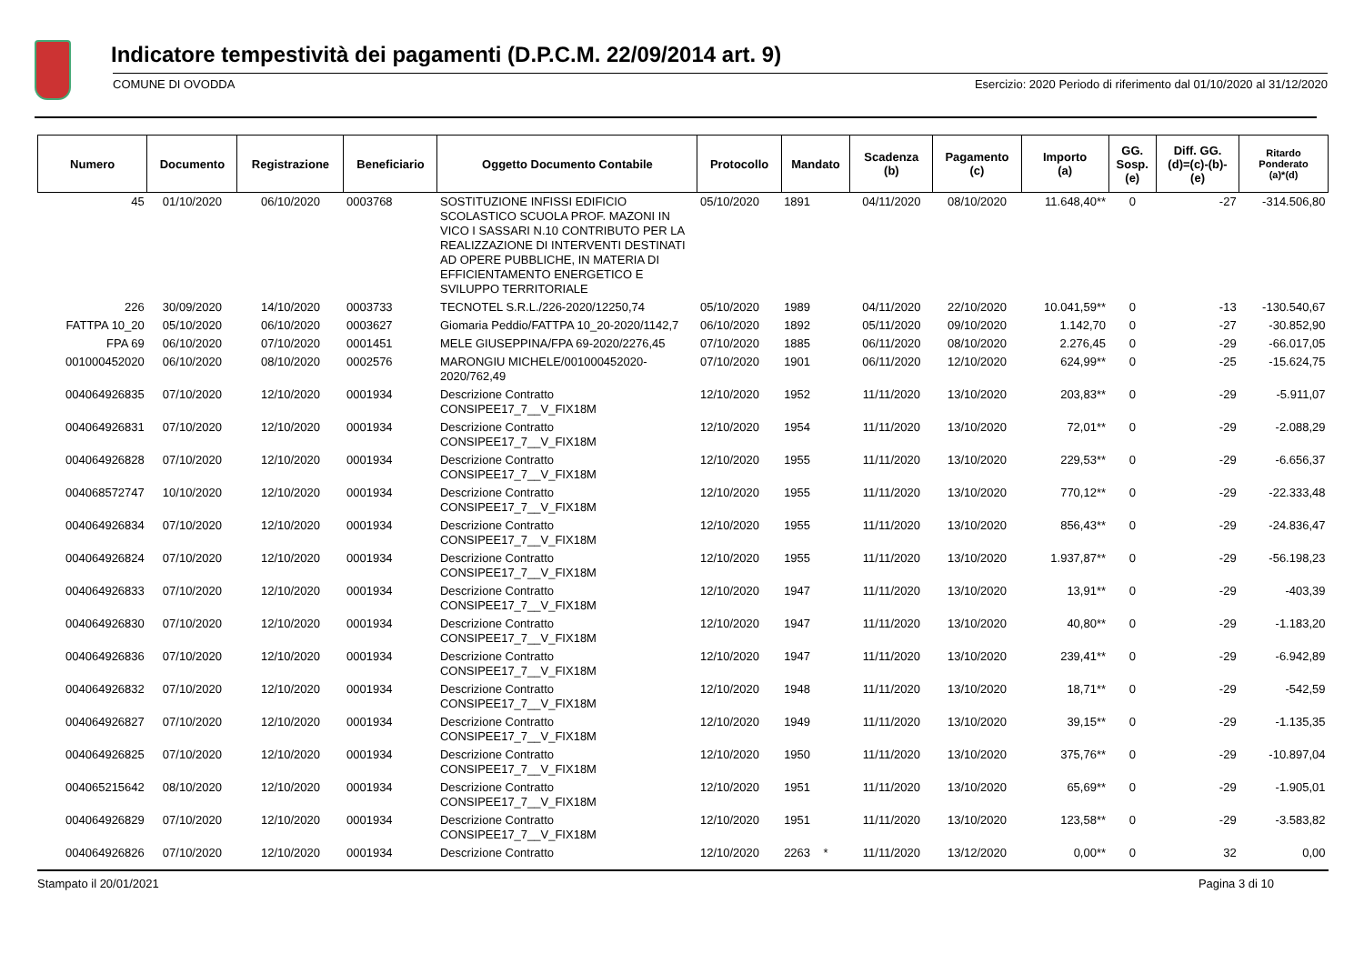Indicatore tempestività dei pagamenti (D.P.C.M. 22/09/2014 art. 9)
COMUNE DI OVODDA Esercizio: 2020 Periodo di riferimento dal 01/10/2020 al 31/12/2020
| Numero | Documento | Registrazione | Beneficiario | Oggetto Documento Contabile | Protocollo | Mandato | Scadenza (b) | Pagamento (c) | Importo (a) | GG. Sosp. (e) | Diff. GG. (d)=(c)-(b)- (e) | Ritardo Ponderato (a)*(d) |
| --- | --- | --- | --- | --- | --- | --- | --- | --- | --- | --- | --- | --- |
| 45 | 01/10/2020 | 06/10/2020 | 0003768 | SOSTITUZIONE INFISSI EDIFICIO SCOLASTICO SCUOLA PROF. MAZONI IN VICO I SASSARI N.10 CONTRIBUTO PER LA REALIZZAZIONE DI INTERVENTI DESTINATI AD OPERE PUBBLICHE, IN MATERIA DI EFFICIENTAMENTO ENERGETICO E SVILUPPO TERRITORIALE | 05/10/2020 | 1891 | 04/11/2020 | 08/10/2020 | 11.648,40** | 0 | -27 | -314.506,80 |
| 226 | 30/09/2020 | 14/10/2020 | 0003733 | TECNOTEL S.R.L./226-2020/12250,74 | 05/10/2020 | 1989 | 04/11/2020 | 22/10/2020 | 10.041,59** | 0 | -13 | -130.540,67 |
| FATTPA 10_20 | 05/10/2020 | 06/10/2020 | 0003627 | Giomaria Peddio/FATTPA 10_20-2020/1142,7 | 06/10/2020 | 1892 | 05/11/2020 | 09/10/2020 | 1.142,70 | 0 | -27 | -30.852,90 |
| FPA 69 | 06/10/2020 | 07/10/2020 | 0001451 | MELE GIUSEPPINA/FPA 69-2020/2276,45 | 07/10/2020 | 1885 | 06/11/2020 | 08/10/2020 | 2.276,45 | 0 | -29 | -66.017,05 |
| 001000452020 | 06/10/2020 | 08/10/2020 | 0002576 | MARONGIU MICHELE/001000452020-2020/762,49 | 07/10/2020 | 1901 | 06/11/2020 | 12/10/2020 | 624,99** | 0 | -25 | -15.624,75 |
| 004064926835 | 07/10/2020 | 12/10/2020 | 0001934 | Descrizione Contratto CONSIPEE17_7__V_FIX18M | 12/10/2020 | 1952 | 11/11/2020 | 13/10/2020 | 203,83** | 0 | -29 | -5.911,07 |
| 004064926831 | 07/10/2020 | 12/10/2020 | 0001934 | Descrizione Contratto CONSIPEE17_7__V_FIX18M | 12/10/2020 | 1954 | 11/11/2020 | 13/10/2020 | 72,01** | 0 | -29 | -2.088,29 |
| 004064926828 | 07/10/2020 | 12/10/2020 | 0001934 | Descrizione Contratto CONSIPEE17_7__V_FIX18M | 12/10/2020 | 1955 | 11/11/2020 | 13/10/2020 | 229,53** | 0 | -29 | -6.656,37 |
| 004068572747 | 10/10/2020 | 12/10/2020 | 0001934 | Descrizione Contratto CONSIPEE17_7__V_FIX18M | 12/10/2020 | 1955 | 11/11/2020 | 13/10/2020 | 770,12** | 0 | -29 | -22.333,48 |
| 004064926834 | 07/10/2020 | 12/10/2020 | 0001934 | Descrizione Contratto CONSIPEE17_7__V_FIX18M | 12/10/2020 | 1955 | 11/11/2020 | 13/10/2020 | 856,43** | 0 | -29 | -24.836,47 |
| 004064926824 | 07/10/2020 | 12/10/2020 | 0001934 | Descrizione Contratto CONSIPEE17_7__V_FIX18M | 12/10/2020 | 1955 | 11/11/2020 | 13/10/2020 | 1.937,87** | 0 | -29 | -56.198,23 |
| 004064926833 | 07/10/2020 | 12/10/2020 | 0001934 | Descrizione Contratto CONSIPEE17_7__V_FIX18M | 12/10/2020 | 1947 | 11/11/2020 | 13/10/2020 | 13,91** | 0 | -29 | -403,39 |
| 004064926830 | 07/10/2020 | 12/10/2020 | 0001934 | Descrizione Contratto CONSIPEE17_7__V_FIX18M | 12/10/2020 | 1947 | 11/11/2020 | 13/10/2020 | 40,80** | 0 | -29 | -1.183,20 |
| 004064926836 | 07/10/2020 | 12/10/2020 | 0001934 | Descrizione Contratto CONSIPEE17_7__V_FIX18M | 12/10/2020 | 1947 | 11/11/2020 | 13/10/2020 | 239,41** | 0 | -29 | -6.942,89 |
| 004064926832 | 07/10/2020 | 12/10/2020 | 0001934 | Descrizione Contratto CONSIPEE17_7__V_FIX18M | 12/10/2020 | 1948 | 11/11/2020 | 13/10/2020 | 18,71** | 0 | -29 | -542,59 |
| 004064926827 | 07/10/2020 | 12/10/2020 | 0001934 | Descrizione Contratto CONSIPEE17_7__V_FIX18M | 12/10/2020 | 1949 | 11/11/2020 | 13/10/2020 | 39,15** | 0 | -29 | -1.135,35 |
| 004064926825 | 07/10/2020 | 12/10/2020 | 0001934 | Descrizione Contratto CONSIPEE17_7__V_FIX18M | 12/10/2020 | 1950 | 11/11/2020 | 13/10/2020 | 375,76** | 0 | -29 | -10.897,04 |
| 004065215642 | 08/10/2020 | 12/10/2020 | 0001934 | Descrizione Contratto CONSIPEE17_7__V_FIX18M | 12/10/2020 | 1951 | 11/11/2020 | 13/10/2020 | 65,69** | 0 | -29 | -1.905,01 |
| 004064926829 | 07/10/2020 | 12/10/2020 | 0001934 | Descrizione Contratto CONSIPEE17_7__V_FIX18M | 12/10/2020 | 1951 | 11/11/2020 | 13/10/2020 | 123,58** | 0 | -29 | -3.583,82 |
| 004064926826 | 07/10/2020 | 12/10/2020 | 0001934 | Descrizione Contratto | 12/10/2020 | 2263 * | 11/11/2020 | 13/12/2020 | 0,00** | 0 | 32 | 0,00 |
Stampato il 20/01/2021 Pagina 3 di 10